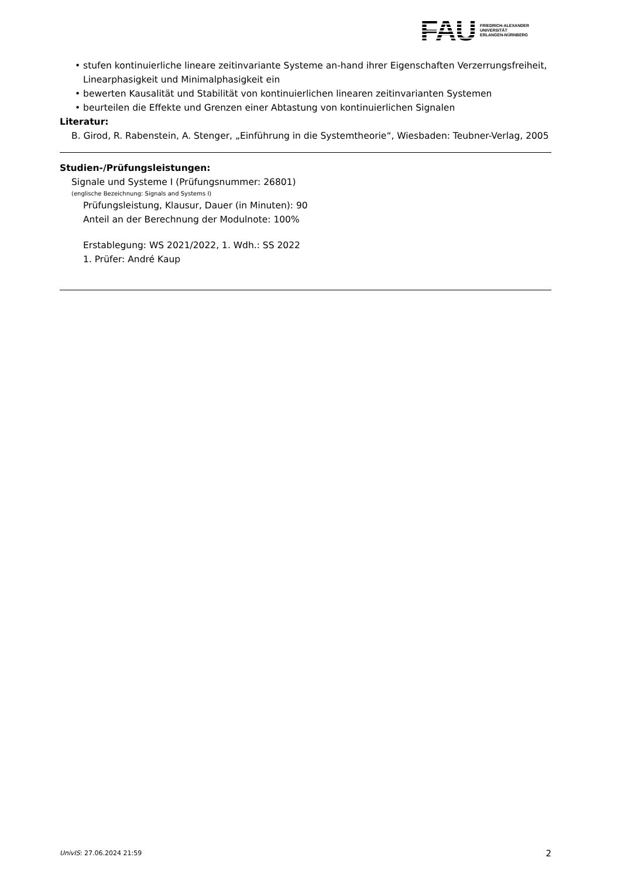FAU
FRIEDRICH-ALEXANDER
UNIVERSITÄT
ERLANGEN-NÜRNBERG
• stufen kontinuierliche lineare zeitinvariante Systeme an-hand ihrer Eigenschaften Verzerrungsfreiheit, Linearphasigkeit und Minimalphasigkeit ein
• bewerten Kausalität und Stabilität von kontinuierlichen linearen zeitinvarianten Systemen
• beurteilen die Effekte und Grenzen einer Abtastung von kontinuierlichen Signalen
Literatur:
B. Girod, R. Rabenstein, A. Stenger, „Einführung in die Systemtheorie“, Wiesbaden: Teubner-Verlag, 2005
Studien-/Prüfungsleistungen:
Signale und Systeme I (Prüfungsnummer: 26801)
(englische Bezeichnung: Signals and Systems I)
Prüfungsleistung, Klausur, Dauer (in Minuten): 90
Anteil an der Berechnung der Modulnote: 100%
Erstablegung: WS 2021/2022, 1. Wdh.: SS 2022
1. Prüfer: André Kaup
UnivIS: 27.06.2024 21:59 2